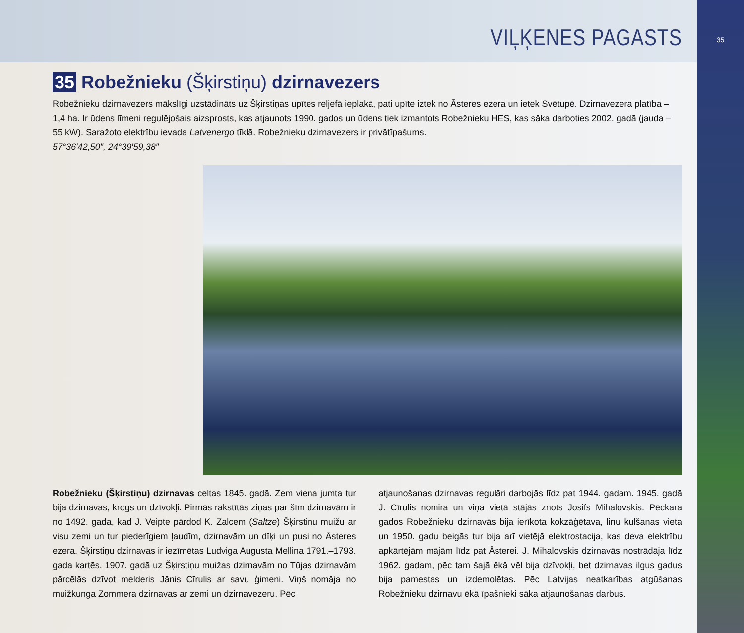VIĻĶENES PAGASTS
35 Robežnieku (Šķirstiņu) dzirnavezers
Robežnieku dzirnavezers mākslīgi uzstādināts uz Šķirstiņas upītes reljefā ieplakā, pati upīte iztek no Āsteres ezera un ietek Svētupē. Dzirnavezera platība – 1,4 ha. Ir ūdens līmeni regulējošais aizsprosts, kas atjaunots 1990. gados un ūdens tiek izmantots Robežnieku HES, kas sāka darboties 2002. gadā (jauda – 55 kW). Saražoto elektrību ievada Latvenergo tīklā. Robežnieku dzirnavezers ir privātīpašums.
57°36′42,50″, 24°39′59,38″
Robežnieku (Šķirstiņu) dzirnavas celtas 1845. gadā. Zem viena jumta tur bija dzirnavas, krogs un dzīvokļi. Pirmās rakstītās ziņas par šīm dzirnavām ir no 1492. gada, kad J. Veipte pārdod K. Zalcem (Saltze) Šķirstiņu muižu ar visu zemi un tur piederīgiem ļaudīm, dzirnavām un dīķi un pusi no Āsteres ezera. Šķirstiņu dzirnavas ir iezīmētas Ludviga Augusta Mellina 1791.–1793. gada kartēs. 1907. gadā uz Šķirstiņu muižas dzirnavām no Tūjas dzirnavām pārcēlās dzīvot melderis Jānis Cīrulis ar savu ģimeni. Viņš nomāja no muižkunga Zommera dzirnavas ar zemi un dzirnavezeru. Pēc
atjaunošanas dzirnavas regulāri darbojās līdz pat 1944. gadam. 1945. gadā J. Cīrulis nomira un viņa vietā stājās znots Josifs Mihalovskis. Pēckara gados Robežnieku dzirnavās bija ierīkota kokzāģētava, linu kulšanas vieta un 1950. gadu beigās tur bija arī vietējā elektrostacija, kas deva elektrību apkārtējām mājām līdz pat Āsterei. J. Mihalovskis dzirnavās nostrādāja līdz 1962. gadam, pēc tam šajā ēkā vēl bija dzīvokļi, bet dzirnavas ilgus gadus bija pamestas un izdemolētas. Pēc Latvijas neatkarības atgūšanas Robežnieku dzirnavu ēkā īpašnieki sāka atjaunošanas darbus.
35